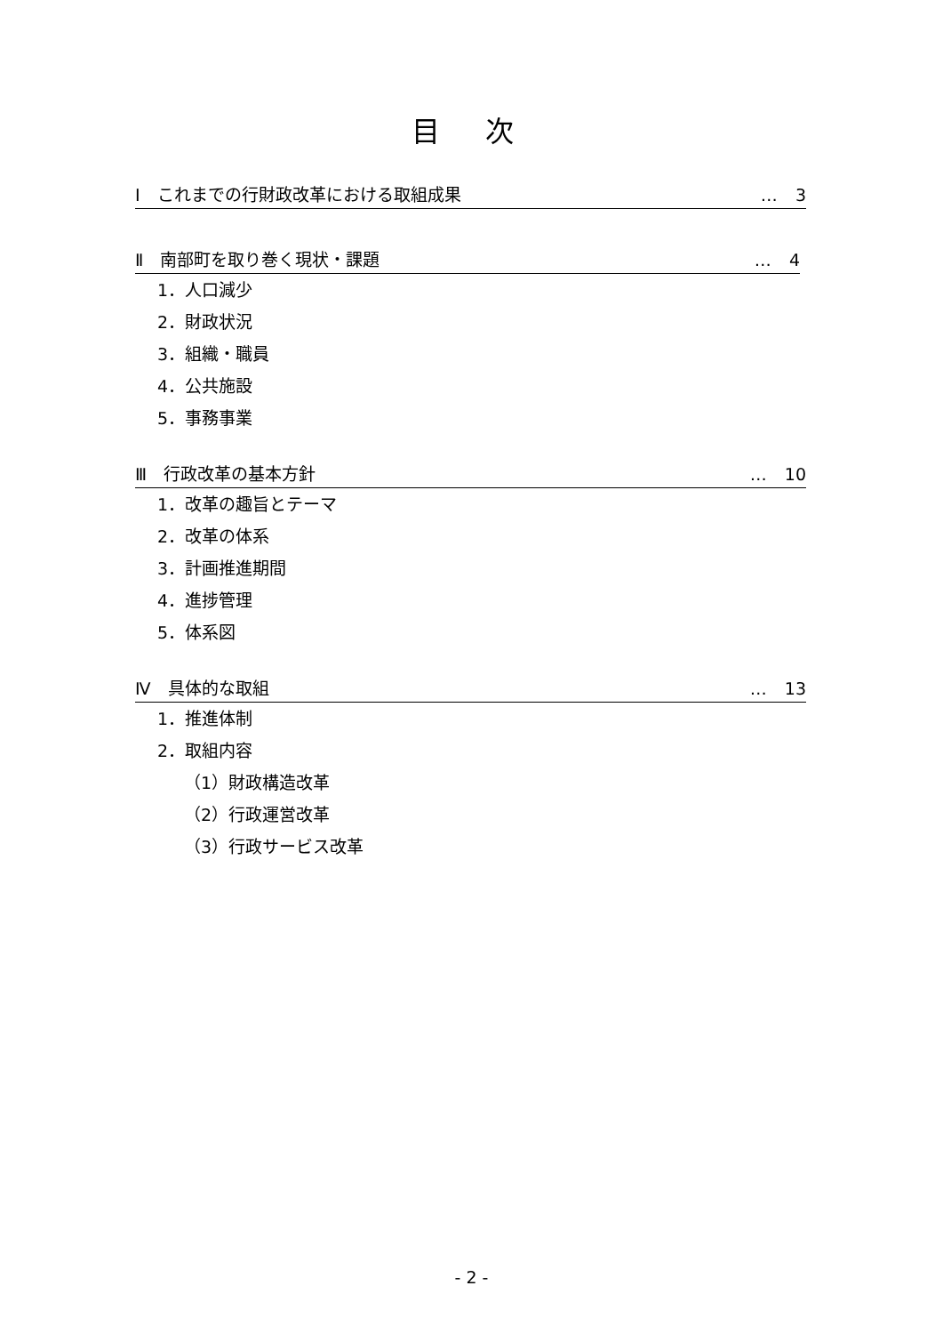目 次
Ⅰ　これまでの行財政改革における取組成果 … 3
Ⅱ　南部町を取り巻く現状・課題 … 4
1．人口減少
2．財政状況
3．組織・職員
4．公共施設
5．事務事業
Ⅲ　行政改革の基本方針 … 10
1．改革の趣旨とテーマ
2．改革の体系
3．計画推進期間
4．進捗管理
5．体系図
Ⅳ　具体的な取組 … 13
1．推進体制
2．取組内容
（1）財政構造改革
（2）行政運営改革
（3）行政サービス改革
- 2 -